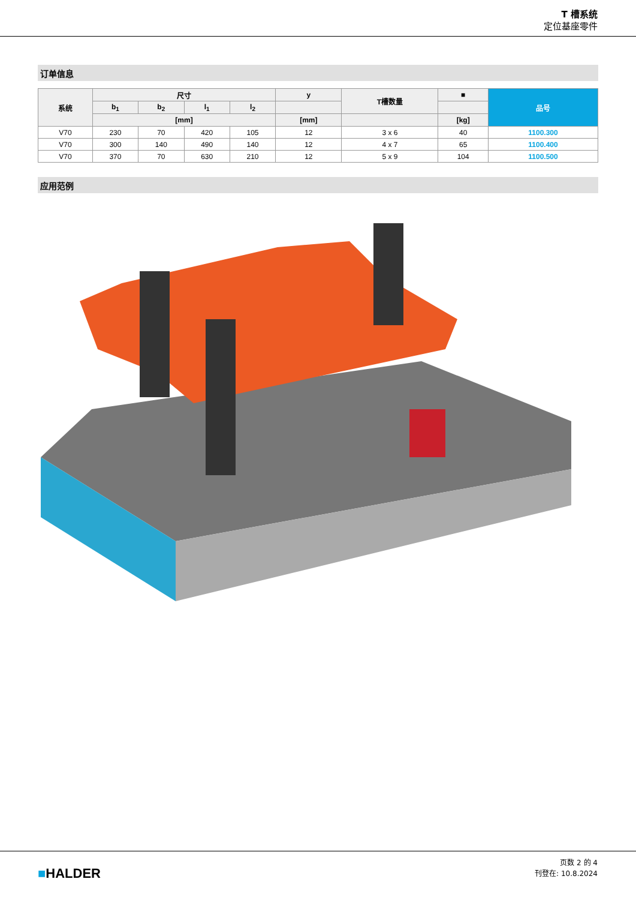T 槽系统
定位基座零件
订单信息
| 系统 | 尺寸 | | | | y | T槽数量 | ■ | 品号 |
| --- | --- | --- | --- | --- | --- | --- | --- | --- |
| | b<sub>1</sub> | b<sub>2</sub> | l<sub>1</sub> | l<sub>2</sub> | | | | |
| | [mm] | | | | [mm] | | [kg] | |
| V70 | 230 | 70 | 420 | 105 | 12 | 3 x 6 | 40 | 1100.300 |
| V70 | 300 | 140 | 490 | 140 | 12 | 4 x 7 | 65 | 1100.400 |
| V70 | 370 | 70 | 630 | 210 | 12 | 5 x 9 | 104 | 1100.500 |
应用范例
■HALDER
页数 2 的 4
刊登在: 10.8.2024